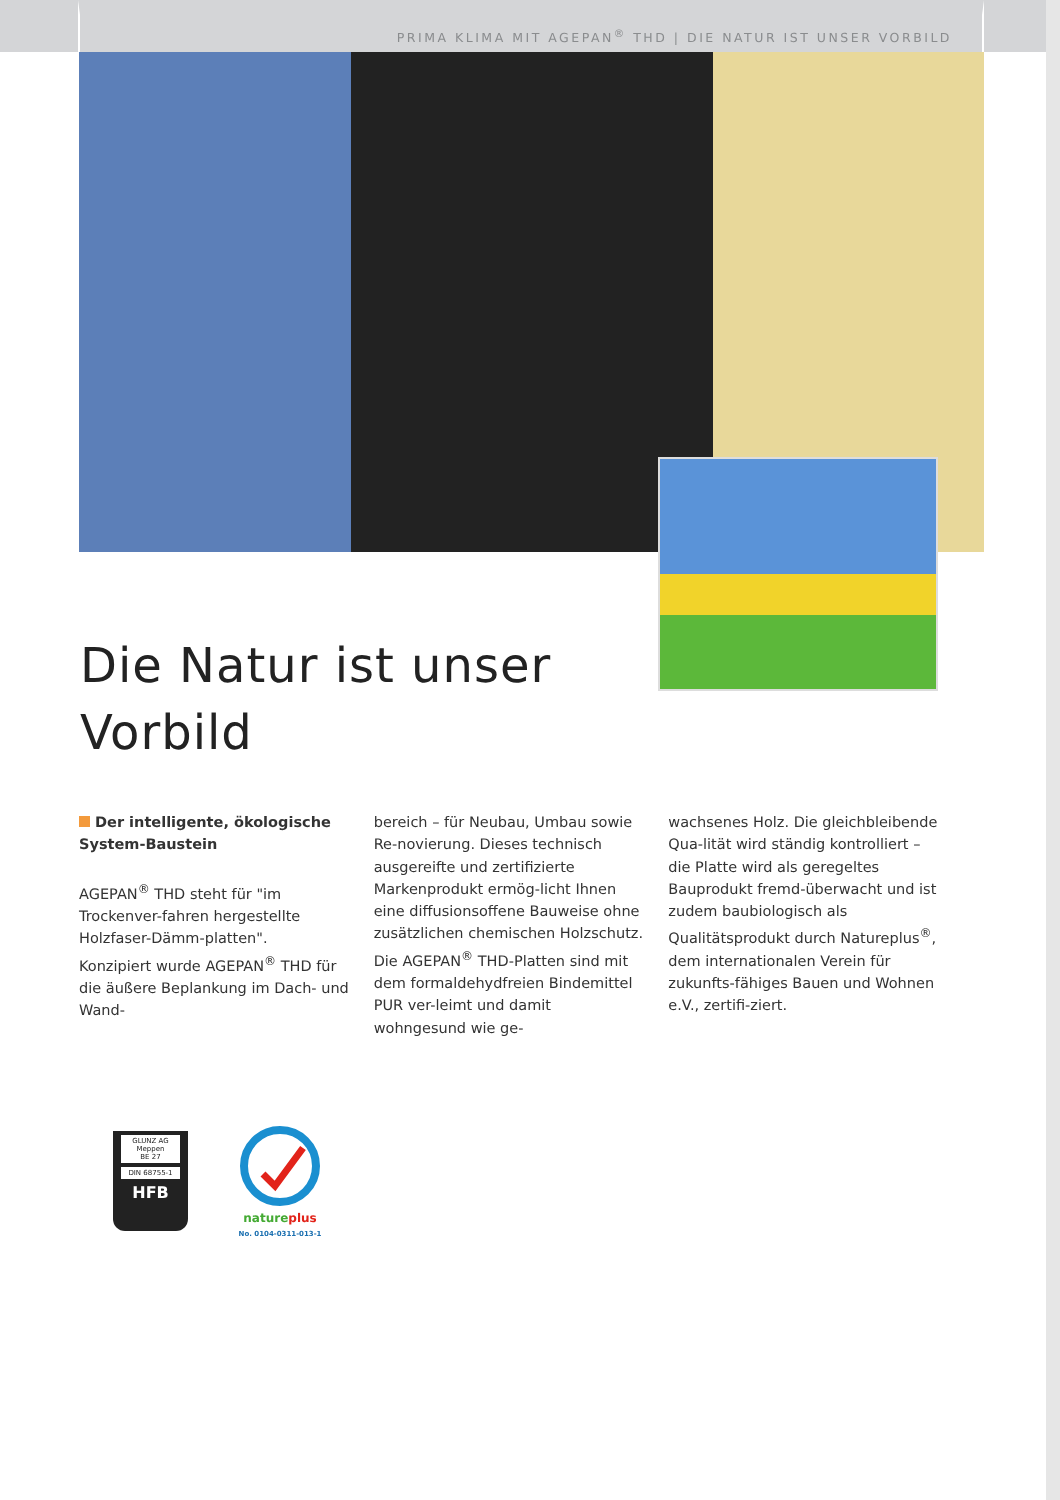PRIMA KLIMA MIT AGEPAN<sup>®</sup> THD | DIE NATUR IST UNSER VORBILD
Die Natur ist unser
Vorbild
Der intelligente, ökologische System-Baustein
AGEPAN<sup>®</sup> THD steht für "im Trockenver-fahren hergestellte Holzfaser-Dämm-platten".
Konzipiert wurde AGEPAN<sup>®</sup> THD für die äußere Beplankung im Dach- und Wand-
bereich – für Neubau, Umbau sowie Re-novierung. Dieses technisch ausgereifte und zertifizierte Markenprodukt ermög-licht Ihnen eine diffusionsoffene Bauweise ohne zusätzlichen chemischen Holzschutz. Die AGEPAN<sup>®</sup> THD-Platten sind mit dem formaldehydfreien Bindemittel PUR ver-leimt und damit wohngesund wie ge-
wachsenes Holz. Die gleichbleibende Qua-lität wird ständig kontrolliert – die Platte wird als geregeltes Bauprodukt fremd-überwacht und ist zudem baubiologisch als Qualitätsprodukt durch Natureplus<sup>®</sup>, dem internationalen Verein für zukunfts-fähiges Bauen und Wohnen e.V., zertifi-ziert.
GLUNZ AG
Meppen
BE 27
DIN 68755-1
HFB
nature plus
No. 0104-0311-013-1